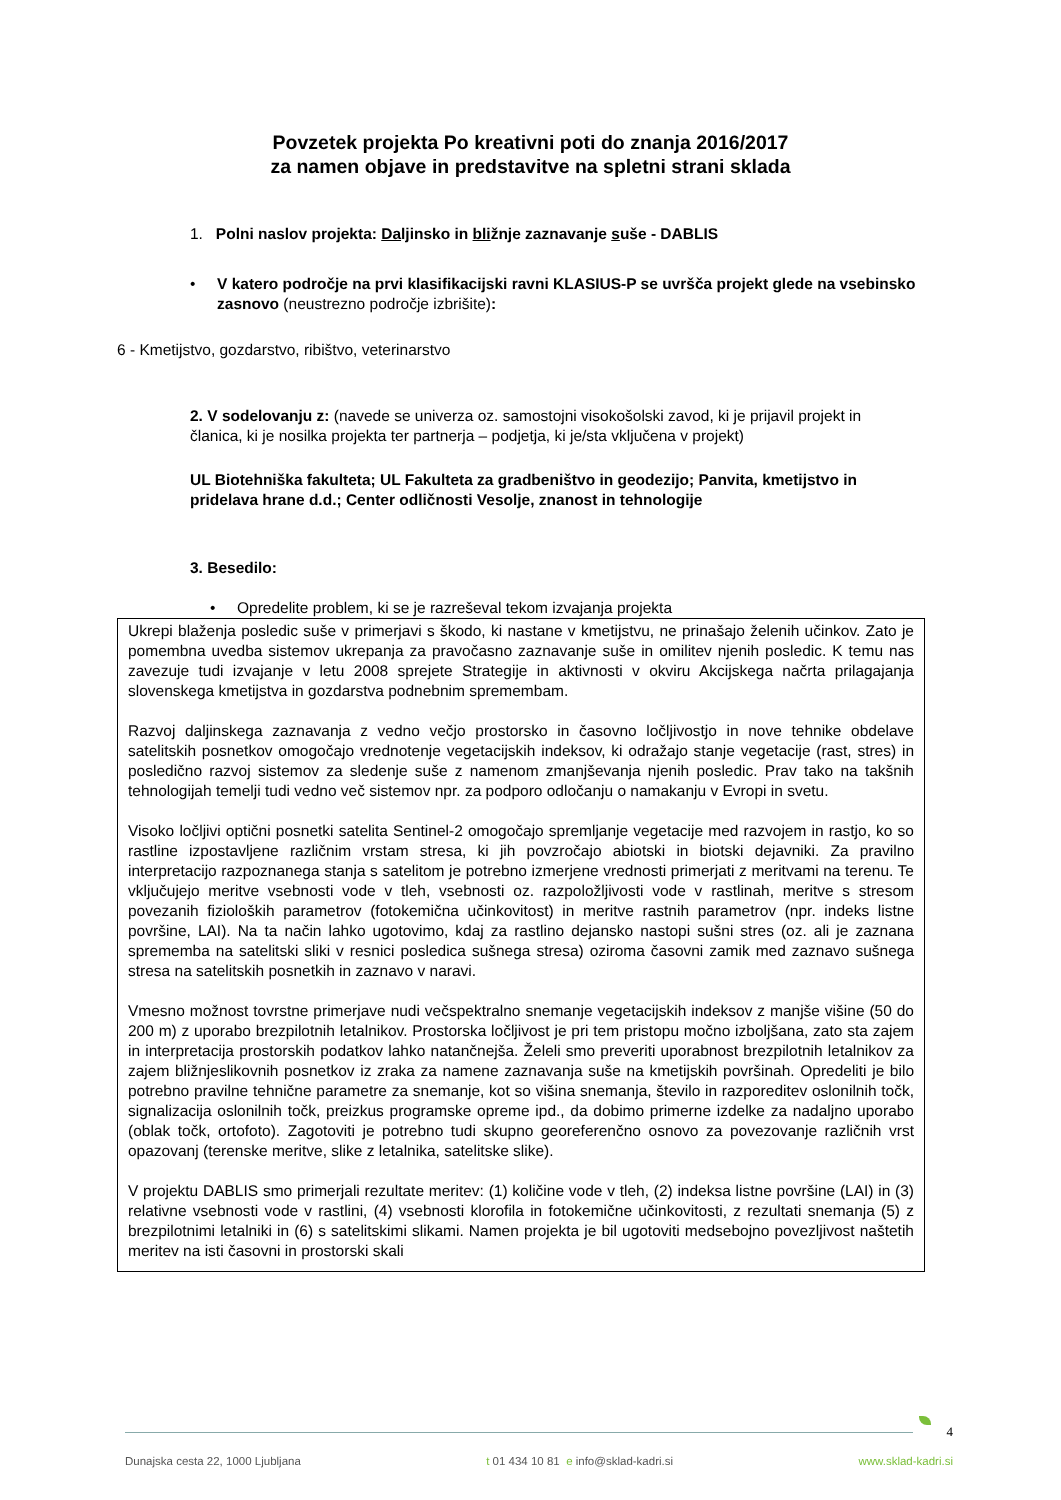Povzetek projekta Po kreativni poti do znanja 2016/2017
za namen objave in predstavitve na spletni strani sklada
1. Polni naslov projekta: Daljinsko in bližnje zaznavanje suše - DABLIS
• V katero področje na prvi klasifikacijski ravni KLASIUS-P se uvršča projekt glede na vsebinsko zasnovo (neustrezno področje izbrišite):
6 - Kmetijstvo, gozdarstvo, ribištvo, veterinarstvo
2. V sodelovanju z: (navede se univerza oz. samostojni visokošolski zavod, ki je prijavil projekt in članica, ki je nosilka projekta ter partnerja – podjetja, ki je/sta vključena v projekt)
UL Biotehniška fakulteta; UL Fakulteta za gradbeništvo in geodezijo; Panvita, kmetijstvo in pridelava hrane d.d.; Center odličnosti Vesolje, znanost in tehnologije
3. Besedilo:
• Opredelite problem, ki se je razreševal tekom izvajanja projekta
Ukrepi blaženja posledic suše v primerjavi s škodo, ki nastane v kmetijstvu, ne prinašajo želenih učinkov. Zato je pomembna uvedba sistemov ukrepanja za pravočasno zaznavanje suše in omilitev njenih posledic. K temu nas zavezuje tudi izvajanje v letu 2008 sprejete Strategije in aktivnosti v okviru Akcijskega načrta prilagajanja slovenskega kmetijstva in gozdarstva podnebnim spremembam.
Razvoj daljinskega zaznavanja z vedno večjo prostorsko in časovno ločljivostjo in nove tehnike obdelave satelitskih posnetkov omogočajo vrednotenje vegetacijskih indeksov, ki odražajo stanje vegetacije (rast, stres) in posledično razvoj sistemov za sledenje suše z namenom zmanjševanja njenih posledic. Prav tako na takšnih tehnologijah temelji tudi vedno več sistemov npr. za podporo odločanju o namakanju v Evropi in svetu.
Visoko ločljivi optični posnetki satelita Sentinel-2 omogočajo spremljanje vegetacije med razvojem in rastjo, ko so rastline izpostavljene različnim vrstam stresa, ki jih povzročajo abiotski in biotski dejavniki. Za pravilno interpretacijo razpoznanega stanja s satelitom je potrebno izmerjene vrednosti primerjati z meritvami na terenu. Te vključujejo meritve vsebnosti vode v tleh, vsebnosti oz. razpoložljivosti vode v rastlinah, meritve s stresom povezanih fizioloških parametrov (fotokemična učinkovitost) in meritve rastnih parametrov (npr. indeks listne površine, LAI). Na ta način lahko ugotovimo, kdaj za rastlino dejansko nastopi sušni stres (oz. ali je zaznana sprememba na satelitski sliki v resnici posledica sušnega stresa) oziroma časovni zamik med zaznavo sušnega stresa na satelitskih posnetkih in zaznavo v naravi.
Vmesno možnost tovrstne primerjave nudi večspektralno snemanje vegetacijskih indeksov z manjše višine (50 do 200 m) z uporabo brezpilotnih letalnikov. Prostorska ločljivost je pri tem pristopu močno izboljšana, zato sta zajem in interpretacija prostorskih podatkov lahko natančnejša. Želeli smo preveriti uporabnost brezpilotnih letalnikov za zajem bližnjeslikovnih posnetkov iz zraka za namene zaznavanja suše na kmetijskih površinah. Opredeliti je bilo potrebno pravilne tehnične parametre za snemanje, kot so višina snemanja, število in razporeditev oslonilnih točk, signalizacija oslonilnih točk, preizkus programske opreme ipd., da dobimo primerne izdelke za nadaljno uporabo (oblak točk, ortofoto). Zagotoviti je potrebno tudi skupno georeferenčno osnovo za povezovanje različnih vrst opazovanj (terenske meritve, slike z letalnika, satelitske slike).
V projektu DABLIS smo primerjali rezultate meritev: (1) količine vode v tleh, (2) indeksa listne površine (LAI) in (3) relativne vsebnosti vode v rastlini, (4) vsebnosti klorofila in fotokemične učinkovitosti, z rezultati snemanja (5) z brezpilotnimi letalniki in (6) s satelitskimi slikami. Namen projekta je bil ugotoviti medsebojno povezljivost naštetih meritev na isti časovni in prostorski skali
4
Dunajska cesta 22, 1000 Ljubljana t 01 434 10 81 e info@sklad-kadri.si www.sklad-kadri.si